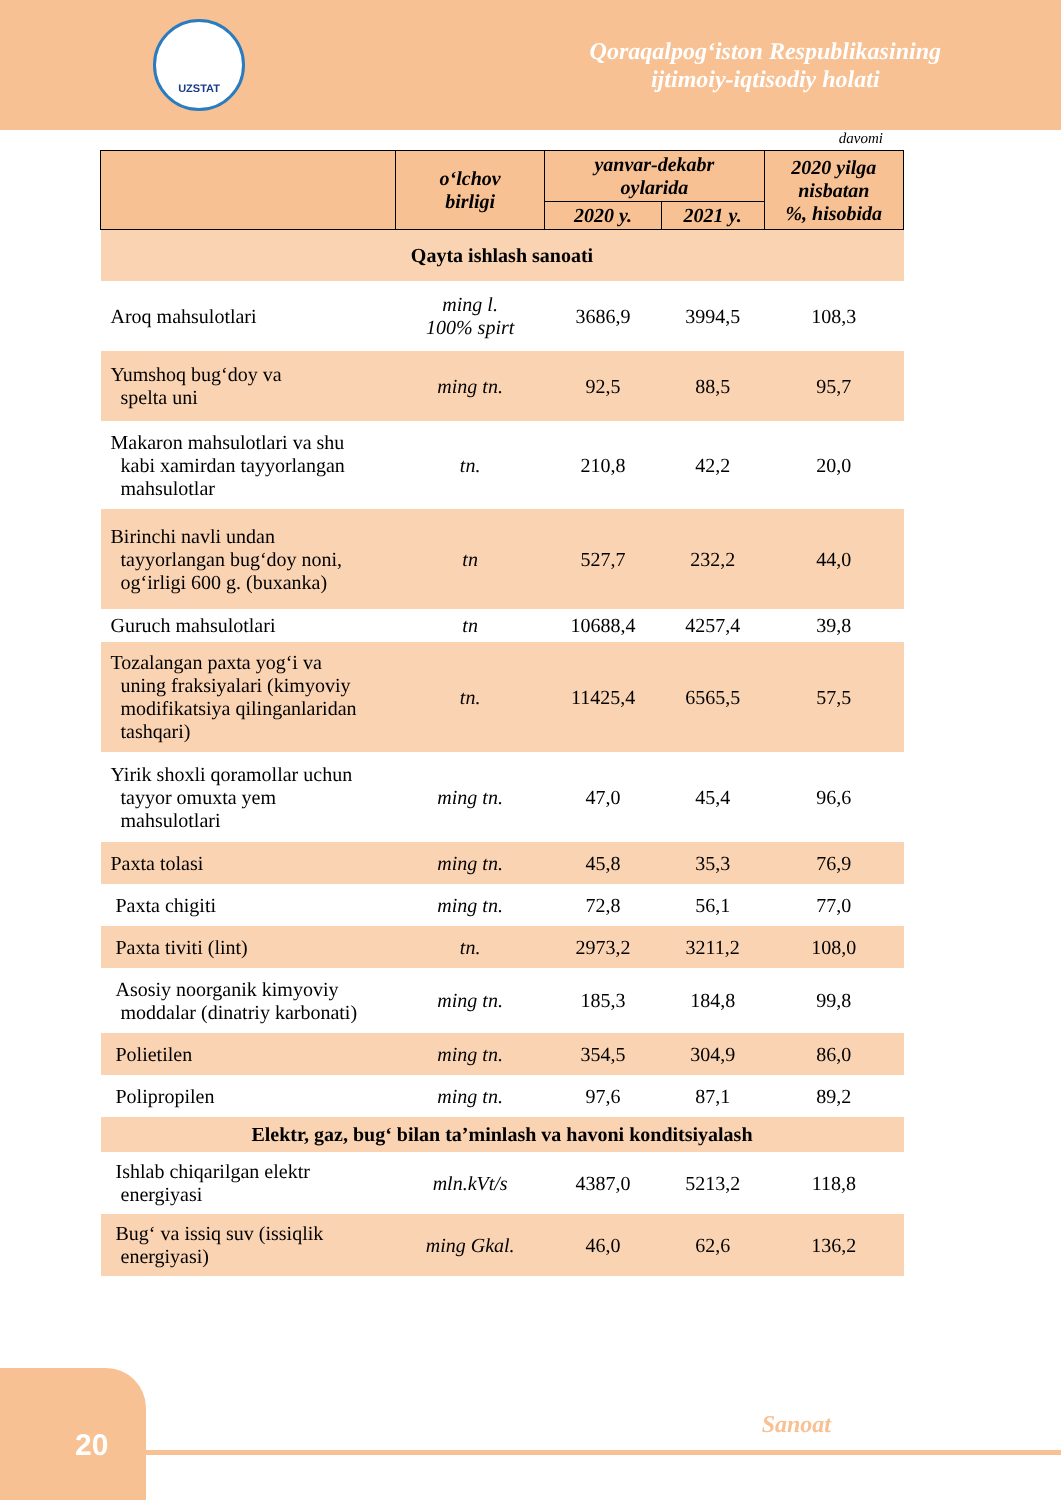UZSTAT
Qoraqalpog‘iston Respublikasining
ijtimoiy-iqtisodiy holati
davomi
| | o‘lchov birligi | yanvar-dekabr oylarida | | 2020 yilga nisbatan %, hisobida |
| --- | --- | --- | --- | --- |
| | | 2020 y. | 2021 y. | |
| Qayta ishlash sanoati | | | | |
| Aroq mahsulotlari | ming l. 100% spirt | 3686,9 | 3994,5 | 108,3 |
| Yumshoq bug‘doy va spelta uni | ming tn. | 92,5 | 88,5 | 95,7 |
| Makaron mahsulotlari va shu kabi xamirdan tayyorlangan mahsulotlar | tn. | 210,8 | 42,2 | 20,0 |
| Birinchi navli undan tayyorlangan bug‘doy noni, og‘irligi 600 g. (buxanka) | tn | 527,7 | 232,2 | 44,0 |
| Guruch mahsulotlari | tn | 10688,4 | 4257,4 | 39,8 |
| Tozalangan paxta yog‘i va uning fraksiyalari (kimyoviy modifikatsiya qilinganlaridan tashqari) | tn. | 11425,4 | 6565,5 | 57,5 |
| Yirik shoxli qoramollar uchun tayyor omuxta yem mahsulotlari | ming tn. | 47,0 | 45,4 | 96,6 |
| Paxta tolasi | ming tn. | 45,8 | 35,3 | 76,9 |
| Paxta chigiti | ming tn. | 72,8 | 56,1 | 77,0 |
| Paxta tiviti (lint) | tn. | 2973,2 | 3211,2 | 108,0 |
| Asosiy noorganik kimyoviy moddalar (dinatriy karbonati) | ming tn. | 185,3 | 184,8 | 99,8 |
| Polietilen | ming tn. | 354,5 | 304,9 | 86,0 |
| Polipropilen | ming tn. | 97,6 | 87,1 | 89,2 |
| Elektr, gaz, bug‘ bilan ta’minlash va havoni konditsiyalash | | | | |
| Ishlab chiqarilgan elektr energiyasi | mln.kVt/s | 4387,0 | 5213,2 | 118,8 |
| Bug‘ va issiq suv (issiqlik energiyasi) | ming Gkal. | 46,0 | 62,6 | 136,2 |
Sanoat
20